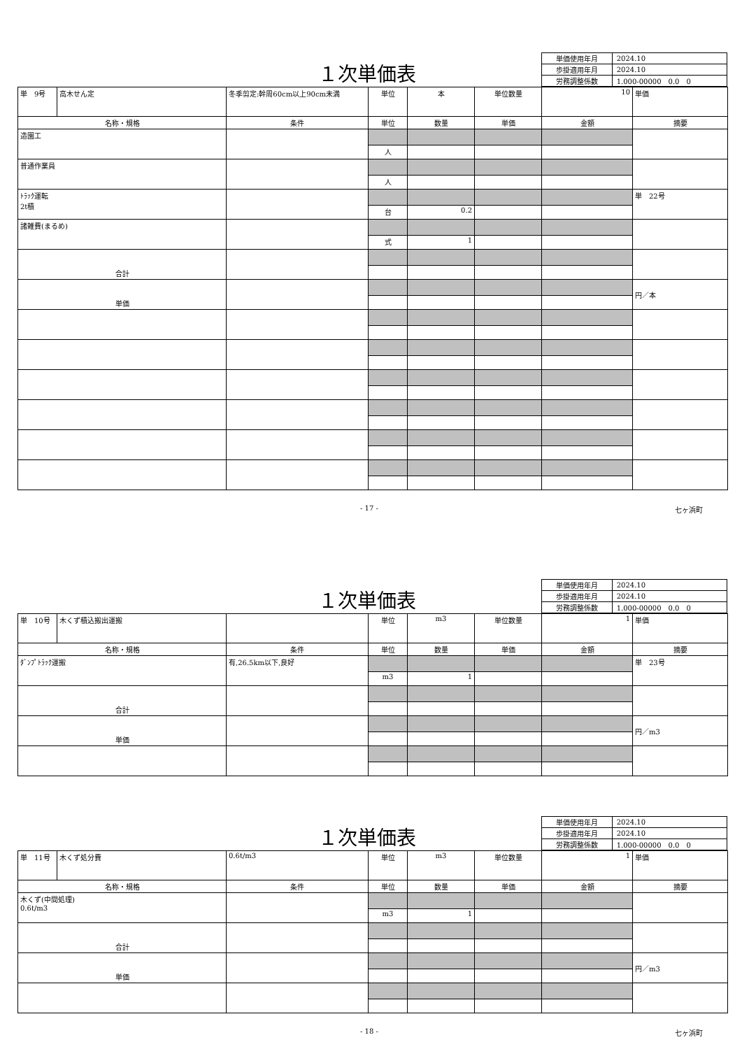１次単価表
| 単価使用年月 | 2024.10 |
| 歩掛適用年月 | 2024.10 |
| 労務調整係数 | 1.000-00000 0.0 0 |
| 単 9号 | 高木せん定 | 冬季剪定:幹周60cm以上90cm未満 | 単位 | 本 | 単位数量 | 10 | 単価 |
| 名称・規格 | | 条件 | 単位 | 数量 | 単価 | 金額 | 摘要 |
| 造園工 | | | | | | | |
| | | | 人 | | | | |
| 普通作業員 | | | | | | | |
| | | | 人 | | | | |
| ﾄﾗｯｸ運転 2t積 | | | | | | | 単 22号 |
| | | | 台 | 0.2 | | | |
| 諸雑費(まるめ) | | | | | | | |
| | | | 式 | 1 | | | |
| 合計 | | | | | | | |
| 単価 | | | | | | | 円／本 |
- 17 - 七ヶ浜町
１次単価表
| 単価使用年月 | 2024.10 |
| 歩掛適用年月 | 2024.10 |
| 労務調整係数 | 1.000-00000 0.0 0 |
| 単 10号 | 木くず積込搬出運搬 | | 単位 | m3 | 単位数量 | 1 | 単価 |
| 名称・規格 | | 条件 | 単位 | 数量 | 単価 | 金額 | 摘要 |
| ﾀﾞﾝﾌﾟﾄﾗｯｸ運搬 | | 有,26.5km以下,良好 | | | | | 単 23号 |
| | | | m3 | 1 | | | |
| 合計 | | | | | | | |
| 単価 | | | | | | | 円／m3 |
１次単価表
| 単価使用年月 | 2024.10 |
| 歩掛適用年月 | 2024.10 |
| 労務調整係数 | 1.000-00000 0.0 0 |
| 単 11号 | 木くず処分費 | 0.6t/m3 | 単位 | m3 | 単位数量 | 1 | 単価 |
| 名称・規格 | | 条件 | 単位 | 数量 | 単価 | 金額 | 摘要 |
| 木くず(中間処理) 0.6t/m3 | | | | | | | |
| | | | m3 | 1 | | | |
| 合計 | | | | | | | |
| 単価 | | | | | | | 円／m3 |
- 18 - 七ヶ浜町